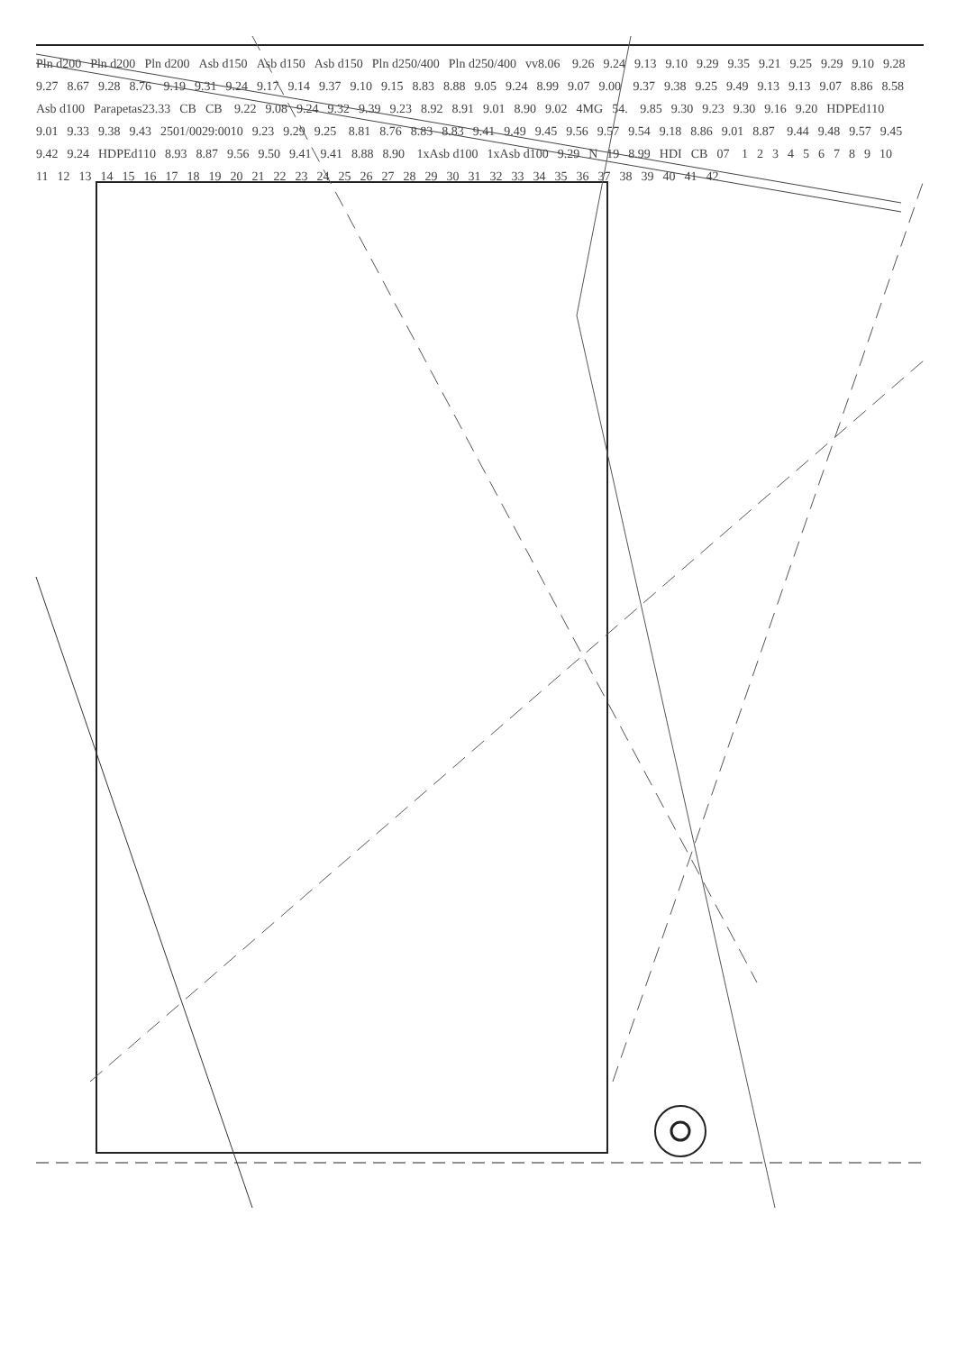Pln d200 Pln d200 Pln d200 Asb d150 Asb d150 Asb d150 Pln d250/400 Pln d250/400 vv8.06 9.26 9.24 9.13 9.10 9.29 9.35 9.21 9.25 9.29 9.10 9.28 9.27 8.67 9.28 8.76 9.19 9.31 9.24 9.17 9.14 9.37 9.10 9.15 8.83 8.88 9.05 9.24 8.99 9.07 9.00 9.37 9.38 9.25 9.49 9.13 9.13 9.07 8.86 8.58 Asb d100 Parapetas23.33 CB CB 9.22 9.08 9.24 9.32 9.39 9.23 8.92 8.91 9.01 8.90 9.02 4MG 54. 9.85 9.30 9.23 9.30 9.16 9.20 HDPEd110 9.01 9.33 9.38 9.43 2501/0029:0010 9.23 9.29 9.25 8.81 8.76 8.83 8.83 9.41 9.49 9.45 9.56 9.57 9.54 9.18 8.86 9.01 8.87 9.44 9.48 9.57 9.45 9.42 9.24 HDPEd110 8.93 8.87 9.56 9.50 9.41 9.41 8.88 8.90 1xAsb d100 1xAsb d100 9.29 N 19 8.99 HDI CB 07 123456789 10 11 12 13 14 15 16 17 18 19 20 21 22 23 24 25 26 27 28 29 30 31 32 33 34 35 36 37 38 39 40 41 42